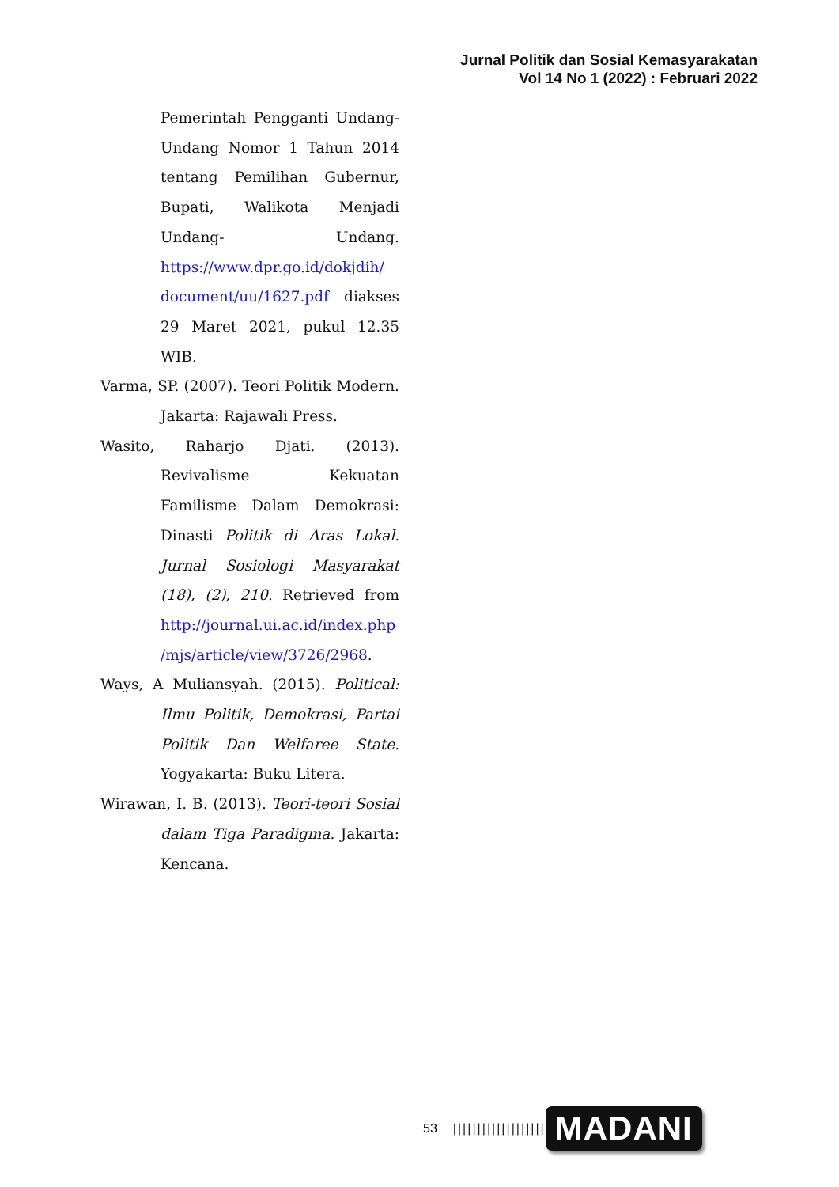Jurnal Politik dan Sosial Kemasyarakatan
Vol 14 No 1 (2022) : Februari 2022
Pemerintah Pengganti Undang-Undang Nomor 1 Tahun 2014 tentang Pemilihan Gubernur, Bupati, Walikota Menjadi Undang- Undang. https://www.dpr.go.id/dokjdih/ document/uu/1627.pdf diakses 29 Maret 2021, pukul 12.35 WIB.
Varma, SP. (2007). Teori Politik Modern. Jakarta: Rajawali Press.
Wasito, Raharjo Djati. (2013). Revivalisme Kekuatan Familisme Dalam Demokrasi: Dinasti Politik di Aras Lokal. Jurnal Sosiologi Masyarakat (18), (2), 210. Retrieved from http://journal.ui.ac.id/index.php /mjs/article/view/3726/2968.
Ways, A Muliansyah. (2015). Political: Ilmu Politik, Demokrasi, Partai Politik Dan Welfaree State. Yogyakarta: Buku Litera.
Wirawan, I. B. (2013). Teori-teori Sosial dalam Tiga Paradigma. Jakarta: Kencana.
53 ||||||||||||||||||| MADANI